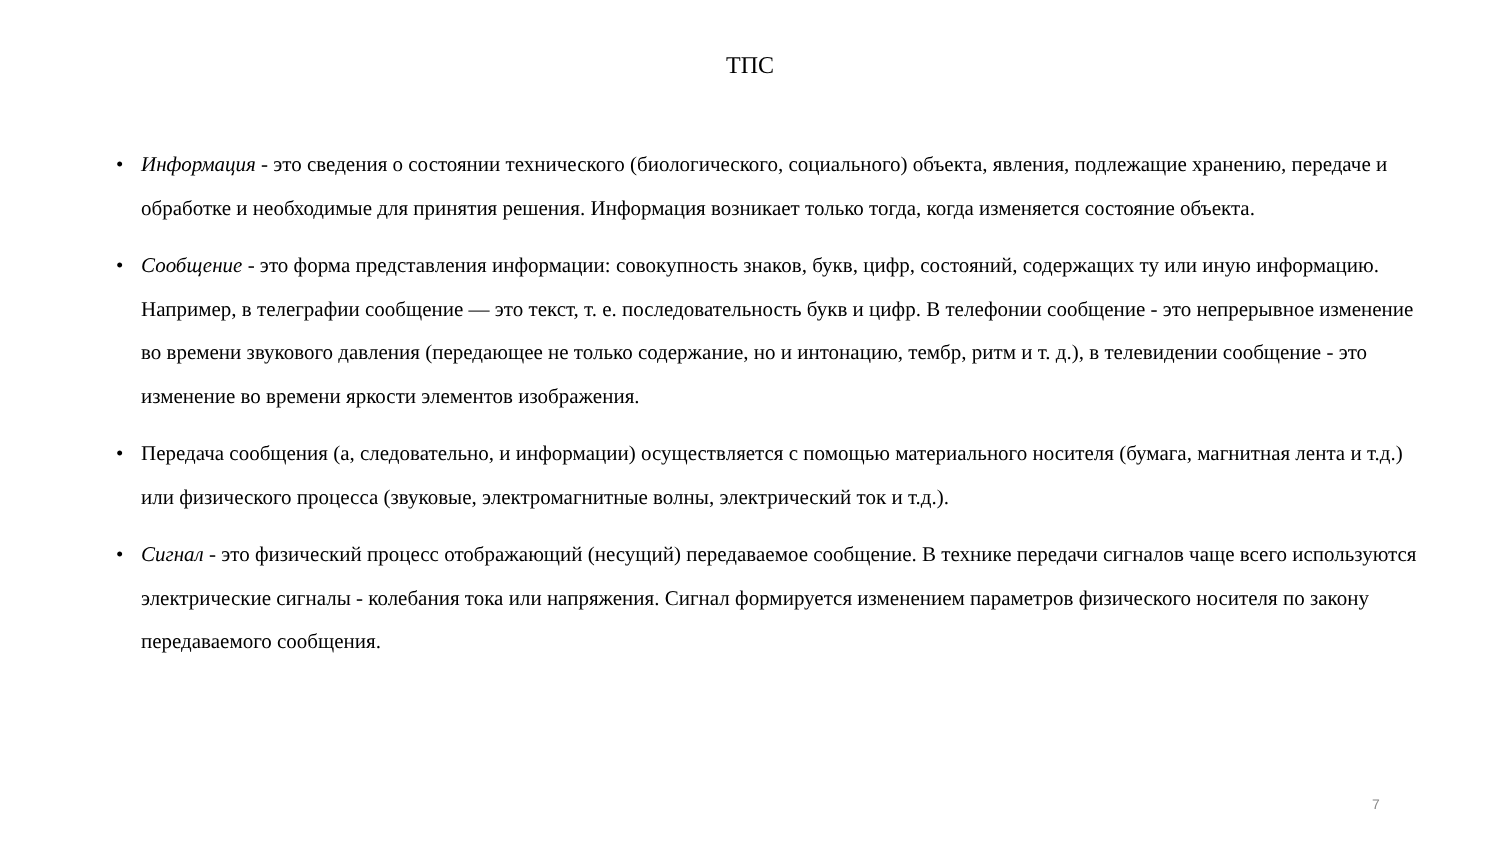ТПС
• Информация - это сведения о состоянии технического (биологического, социального) объекта, явления, подлежащие хранению, передаче и обработке и необходимые для принятия решения. Информация возникает только тогда, когда изменяется состояние объекта.
• Сообщение - это форма представления информации: совокупность знаков, букв, цифр, состояний, содержащих ту или иную информацию. Например, в телеграфии сообщение — это текст, т. е. последовательность букв и цифр. В телефонии сообщение - это непрерывное изменение во времени звукового давления (передающее не только содержание, но и интонацию, тембр, ритм и т. д.), в телевидении сообщение - это изменение во времени яркости элементов изображения.
• Передача сообщения (а, следовательно, и информации) осуществляется с помощью материального носителя (бумага, магнитная лента и т.д.) или физического процесса (звуковые, электромагнитные волны, электрический ток и т.д.).
• Сигнал - это физический процесс отображающий (несущий) передаваемое сообщение. В технике передачи сигналов чаще всего используются электрические сигналы - колебания тока или напряжения. Сигнал формируется изменением параметров физического носителя по закону передаваемого сообщения.
7